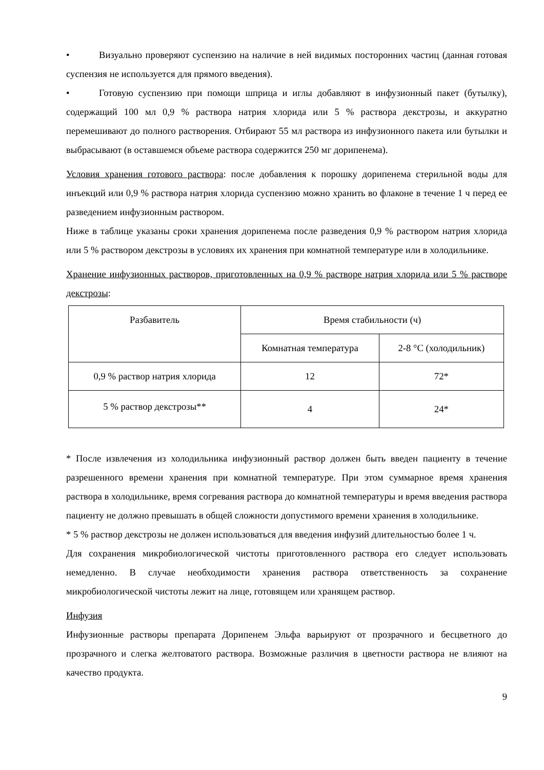• Визуально проверяют суспензию на наличие в ней видимых посторонних частиц (данная готовая суспензия не используется для прямого введения).
• Готовую суспензию при помощи шприца и иглы добавляют в инфузионный пакет (бутылку), содержащий 100 мл 0,9 % раствора натрия хлорида или 5 % раствора декстрозы, и аккуратно перемешивают до полного растворения. Отбирают 55 мл раствора из инфузионного пакета или бутылки и выбрасывают (в оставшемся объеме раствора содержится 250 мг дорипенема).
Условия хранения готового раствора: после добавления к порошку дорипенема стерильной воды для инъекций или 0,9 % раствора натрия хлорида суспензию можно хранить во флаконе в течение 1 ч перед ее разведением инфузионным раствором.
Ниже в таблице указаны сроки хранения дорипенема после разведения 0,9 % раствором натрия хлорида или 5 % раствором декстрозы в условиях их хранения при комнатной температуре или в холодильнике.
Хранение инфузионных растворов, приготовленных на 0,9 % растворе натрия хлорида или 5 % растворе декстрозы:
| Разбавитель | Время стабильности (ч) | |
| | Комнатная температура | 2-8 °C (холодильник) |
| 0,9 % раствор натрия хлорида | 12 | 72* |
| 5 % раствор декстрозы** | 4 | 24* |
* После извлечения из холодильника инфузионный раствор должен быть введен пациенту в течение разрешенного времени хранения при комнатной температуре. При этом суммарное время хранения раствора в холодильнике, время согревания раствора до комнатной температуры и время введения раствора пациенту не должно превышать в общей сложности допустимого времени хранения в холодильнике.
* 5 % раствор декстрозы не должен использоваться для введения инфузий длительностью более 1 ч.
Для сохранения микробиологической чистоты приготовленного раствора его следует использовать немедленно. В случае необходимости хранения раствора ответственность за сохранение микробиологической чистоты лежит на лице, готовящем или хранящем раствор.
Инфузия
Инфузионные растворы препарата Дорипенем Эльфа варьируют от прозрачного и бесцветного до прозрачного и слегка желтоватого раствора. Возможные различия в цветности раствора не влияют на качество продукта.
9